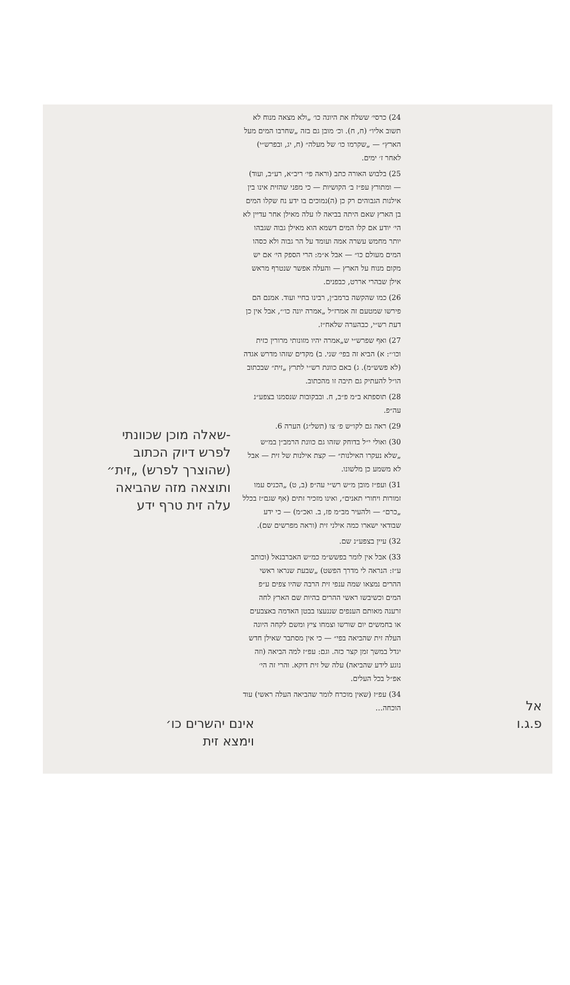24) כרסי׳ ששלח את היונה כו׳ „ולא מצאה מנוח לא תשוב אליו״ (ח, ח). וכ׳ מובן גם בזה „שחרבו המים מעל הארץ״ — „שקרמו כו׳ של מעלה״ (ח, יג, ובפרש״י) לאחר ז׳ ימים.
25) בלבוש האורה כתב (וראה פי׳ ריב״א, רע״ב, ועוד) — ומתורץ עפ״ז ב׳ הקושיות — כי מפני שהזית אינו בין אילנות הגבוהים רק כן (ה)נמוכים בו ידע נח שקלו המים בן הארץ שאם היתה בביאה לו עלה מאילן אחר עדיין לא הי׳ יודע אם קלו המים דשמא הוא מאילן גבוה שגבהו יותר מחמש עשרה אמה ועומד על הר גבוה ולא כסהו המים מעולם כו״ — אבל א״מ: הרי הספק הי׳ אם יש מקום מנוח על הארץ — והעלה אפשר שנטרף מראש אילן שבהרי אררט, כבפנים.
26) כמו שהקשה ברמב״ן, רבינו בחיי ועוד. אמנם הם פירשו שמטעם זה אמרז״ל „אמרה יונה כו׳״, אבל אין כן דעת רש״י, כבהערה שלאח״ז.
27) ואף שפרש״י ש„אמרה יהיו מזונותי מרורין כזית וכו׳״: א) הביא זה בפי׳ שני. ב) מקדים שזהו מדרש אגדה (לא פשש״מ). ג) באם כוונת רש״י לתרץ „זית״ שבכתוב הו״ל להעתיק גם תיבה זו מהכתוב.
28) תוספתא ב״מ פ״ב, ח. ובבקובות שנסמנו בצפע״נ עה״פ.
29) ראה גם לקו״ש פ׳ צו (תשל״ג) הערה 6.
30) ואולי י״ל בדוחק שזהו גם כוונת הרמב״ן במ״ש „שלא נעקרו האילנות״ — קצת אילנות של זית — אבל לא משמע כן מלשונו.
31) ועפ״ז מובן מ״ש רש״י עה״פ (ב, ט) „הכניס עמו זמורות ויחורי תאנים״, ואינו מזכיר זתים (אף שגם״ז בכלל „כרם״ — ולהעיר מב״מ פז, ב. ואכ״מ) — כי ידע שבודאי ישארו כמה אילני זית (וראה מפרשים שם).
32) עיין בצפע״נ שם.
33) אבל אין לומר בפשש״מ כמ״ש האברבנאל (וכותב ע״ז: הנראה לי מדרך הפשט) „שבעת שנראו ראשי ההרים נמצאו שמה ענפי זית הרבה שהיו צפים ע״פ המים וכשיבשו ראשי ההרים בהיות שם הארץ לחה זרענה מאותם הענפים שננעצו בבטן האדמה באצבעים או בחמשים יום שורשו וצמחו ציץ ומשם לקחה היונה העלה זית שהביאה בפי״ — כי אין מסתבר שאילן חדש יגדל במשך זמן קצר כזה. וגם: עפ״ז למה הביאה (וזה נוגע לידע שהביאה) עלה של זית דוקא. והרי זה הי׳ אפ״ל בכל העלים.
34) עפ״ז (שאין מוכרח לומר שהביאה העלה ראשי) עוד הוכחה…
-שאלה מוכן שכוונתי לפרש דיוק הכתוב (שהוצרך לפרש) „זית״ ותוצאה מזה שהביאה עלה זית טרף ידע
אינם יהשרים כו׳ וימצא זית
אל פ.ג.ו